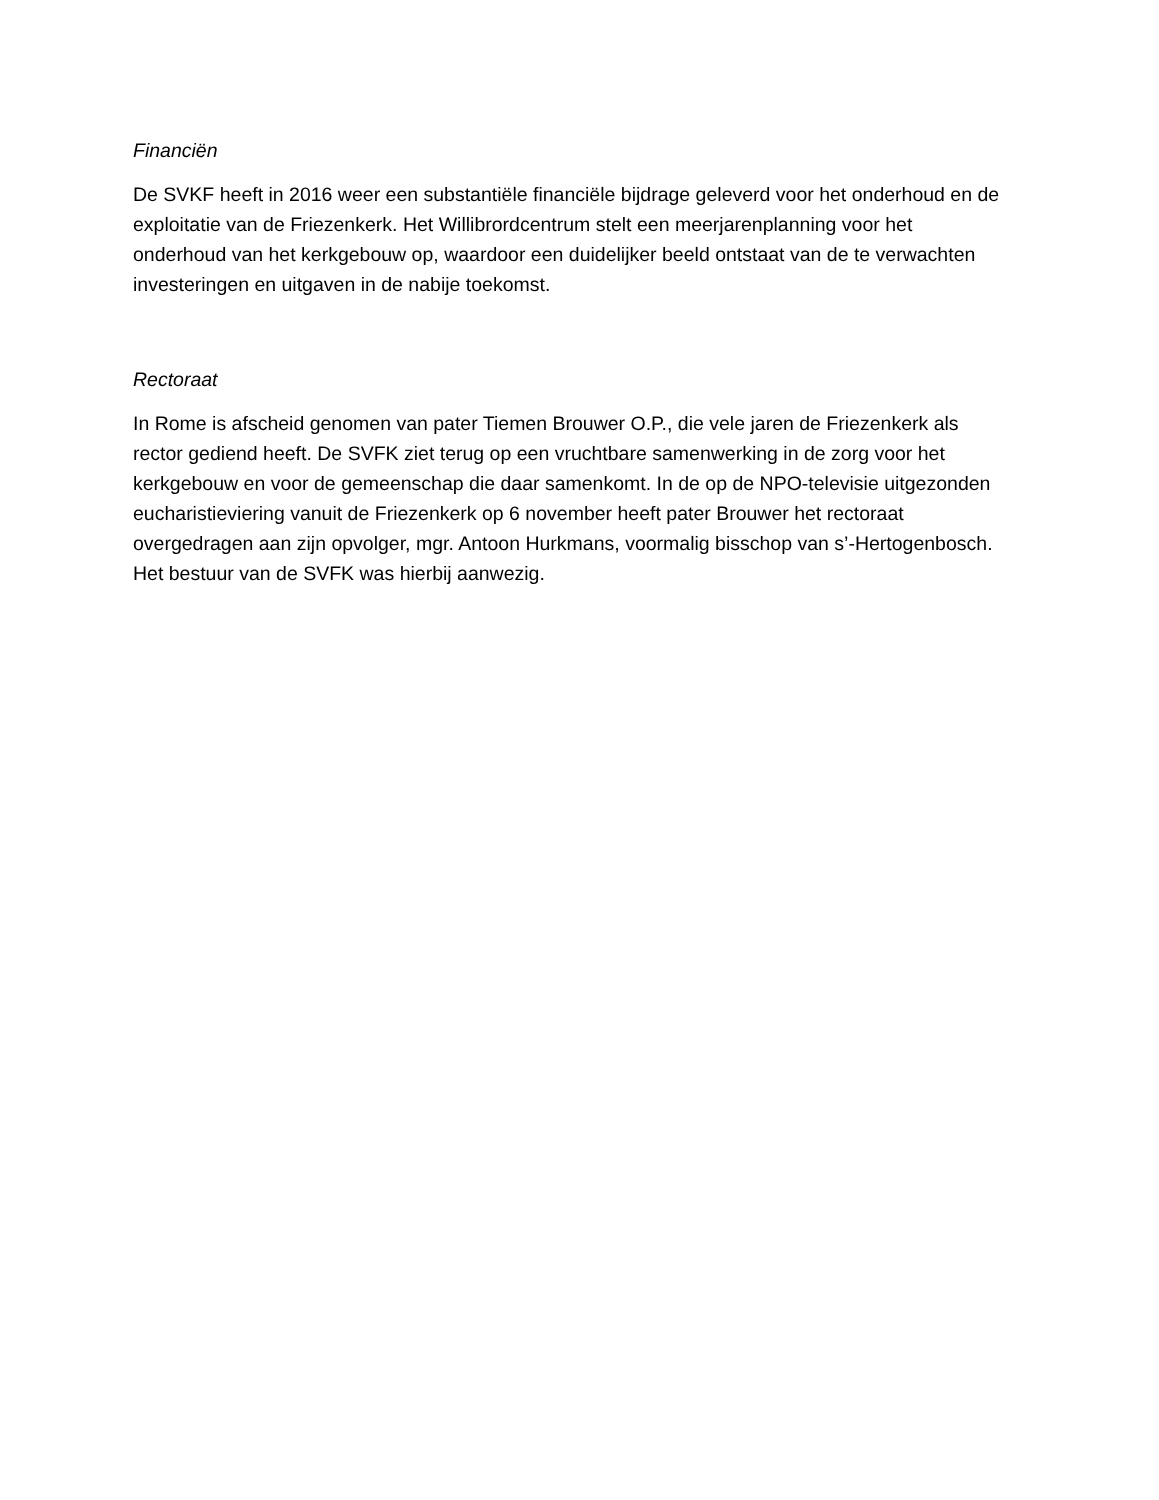Financiën
De SVKF heeft in 2016 weer een substantiële financiële bijdrage geleverd voor het onderhoud en de exploitatie van de Friezenkerk. Het Willibrordcentrum stelt een meerjarenplanning voor het onderhoud van het kerkgebouw op, waardoor een duidelijker beeld ontstaat van de te verwachten investeringen en uitgaven in de nabije toekomst.
Rectoraat
In Rome is afscheid genomen van pater Tiemen Brouwer O.P., die vele jaren de Friezenkerk als rector gediend heeft. De SVFK ziet terug op een vruchtbare samenwerking in de zorg voor het kerkgebouw en voor de gemeenschap die daar samenkomt. In de op de NPO-televisie uitgezonden eucharistieviering vanuit de Friezenkerk op 6 november heeft pater Brouwer het rectoraat overgedragen aan zijn opvolger, mgr. Antoon Hurkmans, voormalig bisschop van s’-Hertogenbosch. Het bestuur van de SVFK was hierbij aanwezig.